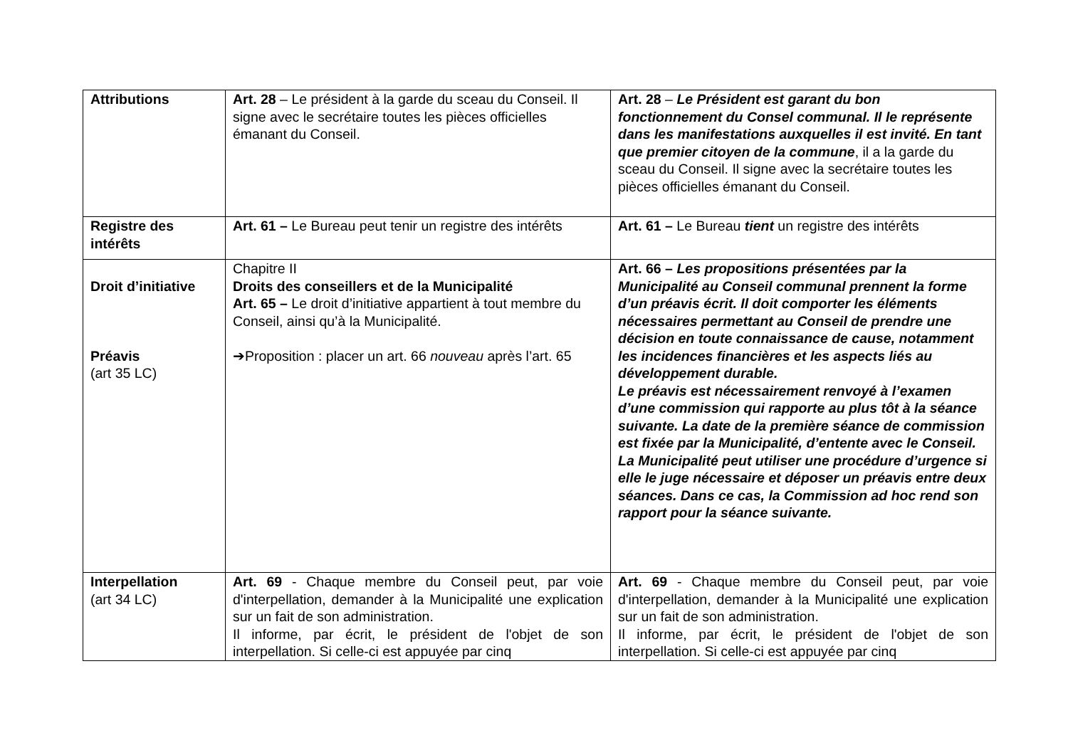| Attributions | Art. 28 – Le président à la garde du sceau du Conseil. Il signe avec le secrétaire toutes les pièces officielles émanant du Conseil. | Art. 28 – Le Président est garant du bon fonctionnement du Consel communal. Il le représente dans les manifestations auxquelles il est invité. En tant que premier citoyen de la commune , il a la garde du sceau du Conseil. Il signe avec la secrétaire toutes les pièces officielles émanant du Conseil. |
| Registre des intérêts | Art. 61 – Le Bureau peut tenir un registre des intérêts | Art. 61 – Le Bureau tient un registre des intérêts |
| Droit d’initiative Préavis (art 35 LC) | Chapitre II Droits des conseillers et de la Municipalité Art. 65 – Le droit d’initiative appartient à tout membre du Conseil, ainsi qu’à la Municipalité. ➔Proposition : placer un art. 66 nouveau après l’art. 65 | Art. 66 – Les propositions présentées par la Municipalité au Conseil communal prennent la forme d’un préavis écrit. Il doit comporter les éléments nécessaires permettant au Conseil de prendre une décision en toute connaissance de cause, notamment les incidences financières et les aspects liés au développement durable. Le préavis est nécessairement renvoyé à l’examen d’une commission qui rapporte au plus tôt à la séance suivante. La date de la première séance de commission est fixée par la Municipalité, d’entente avec le Conseil. La Municipalité peut utiliser une procédure d’urgence si elle le juge nécessaire et déposer un préavis entre deux séances. Dans ce cas, la Commission ad hoc rend son rapport pour la séance suivante. |
| Interpellation (art 34 LC) | Art. 69 - Chaque membre du Conseil peut, par voie d'interpellation, demander à la Municipalité une explication sur un fait de son administration. Il informe, par écrit, le président de l'objet de son interpellation. Si celle-ci est appuyée par cinq | Art. 69 - Chaque membre du Conseil peut, par voie d'interpellation, demander à la Municipalité une explication sur un fait de son administration. Il informe, par écrit, le président de l'objet de son interpellation. Si celle-ci est appuyée par cinq |